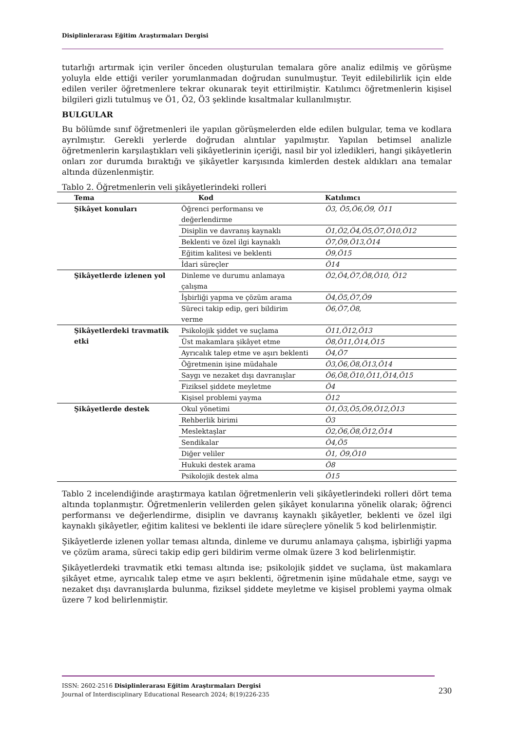Disiplinlerarası Eğitim Araştırmaları Dergisi
tutarlığı artırmak için veriler önceden oluşturulan temalara göre analiz edilmiş ve görüşme yoluyla elde ettiği veriler yorumlanmadan doğrudan sunulmuştur. Teyit edilebilirlik için elde edilen veriler öğretmenlere tekrar okunarak teyit ettirilmiştir. Katılımcı öğretmenlerin kişisel bilgileri gizli tutulmuş ve Ö1, Ö2, Ö3 şeklinde kısaltmalar kullanılmıştır.
BULGULAR
Bu bölümde sınıf öğretmenleri ile yapılan görüşmelerden elde edilen bulgular, tema ve kodlara ayrılmıştır. Gerekli yerlerde doğrudan alıntılar yapılmıştır. Yapılan betimsel analizle öğretmenlerin karşılaştıkları veli şikâyetlerinin içeriği, nasıl bir yol izledikleri, hangi şikâyetlerin onları zor durumda bıraktığı ve şikâyetler karşısında kimlerden destek aldıkları ana temalar altında düzenlenmiştir.
Tablo 2. Öğretmenlerin veli şikâyetlerindeki rolleri
| Tema | Kod | Katılımcı |
| --- | --- | --- |
| Şikâyet konuları | Öğrenci performansı ve değerlendirme | Ö3, Ö5,Ö6,Ö9, Ö11 |
| | Disiplin ve davranış kaynaklı | Ö1,Ö2,Ö4,Ö5,Ö7,Ö10,Ö12 |
| | Beklenti ve özel ilgi kaynaklı | Ö7,Ö9,Ö13,Ö14 |
| | Eğitim kalitesi ve beklenti | Ö9,Ö15 |
| | İdari süreçler | Ö14 |
| Şikâyetlerde izlenen yol | Dinleme ve durumu anlamaya çalışma | Ö2,Ö4,Ö7,Ö8,Ö10, Ö12 |
| | İşbirliği yapma ve çözüm arama | Ö4,Ö5,Ö7,Ö9 |
| | Süreci takip edip, geri bildirim verme | Ö6,Ö7,Ö8, |
| Şikâyetlerdeki travmatik etki | Psikolojik şiddet ve suçlama | Ö11,Ö12,Ö13 |
| | Üst makamlara şikâyet etme | Ö8,Ö11,Ö14,Ö15 |
| | Ayrıcalık talep etme ve aşırı beklenti | Ö4,Ö7 |
| | Öğretmenin işine müdahale | Ö3,Ö6,Ö8,Ö13,Ö14 |
| | Saygı ve nezaket dışı davranışlar | Ö6,Ö8,Ö10,Ö11,Ö14,Ö15 |
| | Fiziksel şiddete meyletme | Ö4 |
| | Kişisel problemi yayma | Ö12 |
| Şikâyetlerde destek | Okul yönetimi | Ö1,Ö3,Ö5,Ö9,Ö12,Ö13 |
| | Rehberlik birimi | Ö3 |
| | Meslektaşlar | Ö2,Ö6,Ö8,Ö12,Ö14 |
| | Sendikalar | Ö4,Ö5 |
| | Diğer veliler | Ö1, Ö9,Ö10 |
| | Hukuki destek arama | Ö8 |
| | Psikolojik destek alma | Ö15 |
Tablo 2 incelendiğinde araştırmaya katılan öğretmenlerin veli şikâyetlerindeki rolleri dört tema altında toplanmıştır. Öğretmenlerin velilerden gelen şikâyet konularına yönelik olarak; öğrenci performansı ve değerlendirme, disiplin ve davranış kaynaklı şikâyetler, beklenti ve özel ilgi kaynaklı şikâyetler, eğitim kalitesi ve beklenti ile idare süreçlere yönelik 5 kod belirlenmiştir.
Şikâyetlerde izlenen yollar teması altında, dinleme ve durumu anlamaya çalışma, işbirliği yapma ve çözüm arama, süreci takip edip geri bildirim verme olmak üzere 3 kod belirlenmiştir.
Şikâyetlerdeki travmatik etki teması altında ise; psikolojik şiddet ve suçlama, üst makamlara şikâyet etme, ayrıcalık talep etme ve aşırı beklenti, öğretmenin işine müdahale etme, saygı ve nezaket dışı davranışlarda bulunma, fiziksel şiddete meyletme ve kişisel problemi yayma olmak üzere 7 kod belirlenmiştir.
ISSN: 2602-2516 Disiplinlerarası Eğitim Araştırmaları Dergisi
Journal of Interdisciplinary Educational Research 2024; 8(19)226-235
230